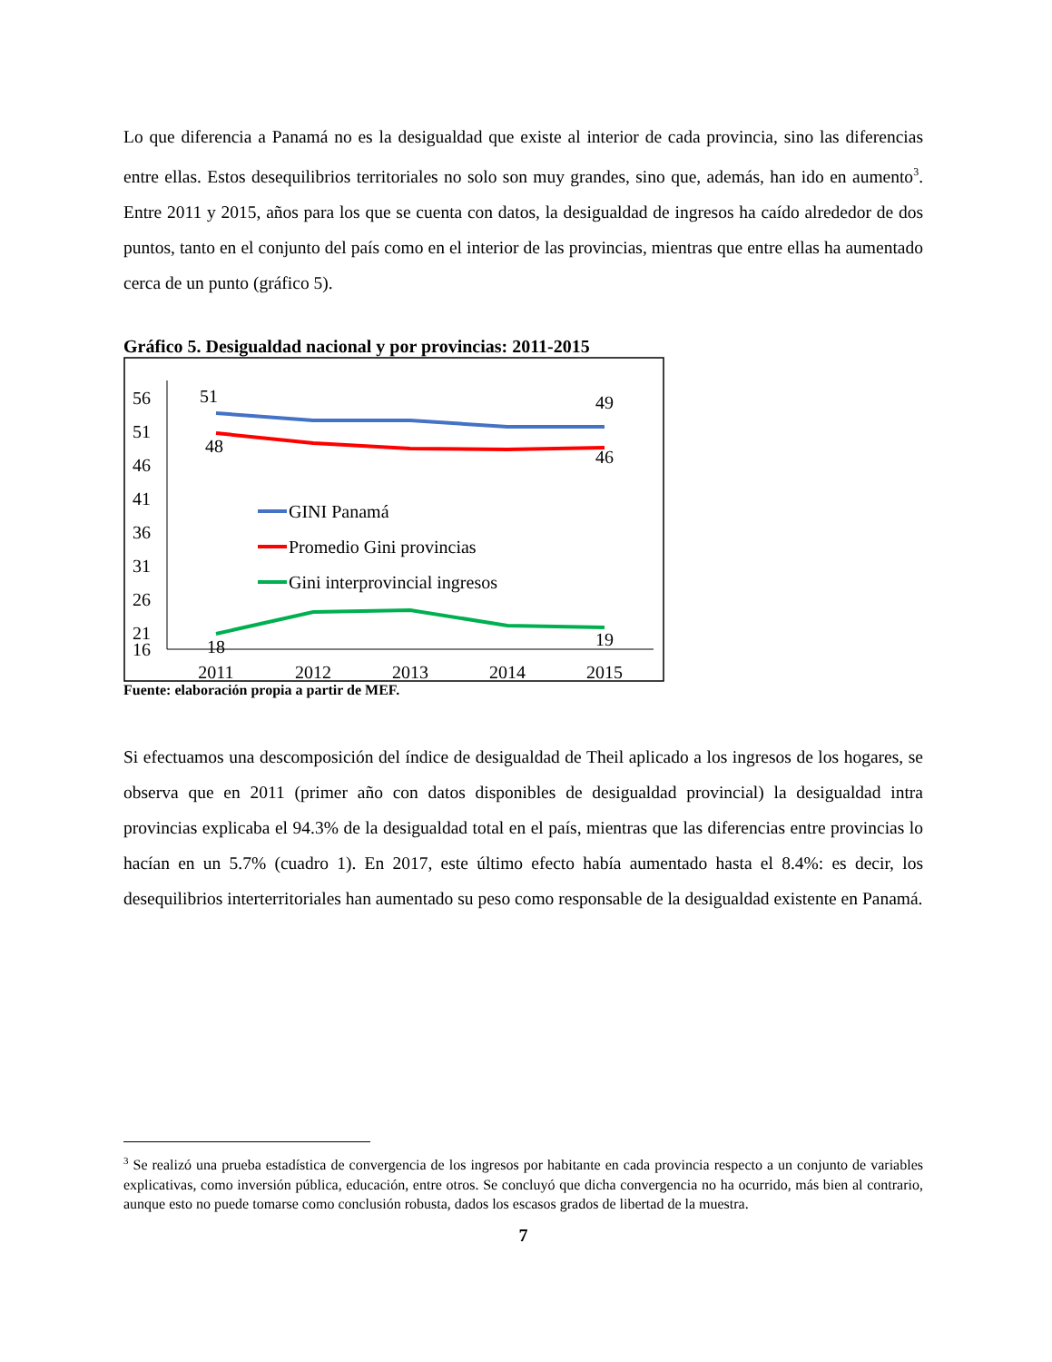Lo que diferencia a Panamá no es la desigualdad que existe al interior de cada provincia, sino las diferencias entre ellas. Estos desequilibrios territoriales no solo son muy grandes, sino que, además, han ido en aumento<sup>3</sup>. Entre 2011 y 2015, años para los que se cuenta con datos, la desigualdad de ingresos ha caído alrededor de dos puntos, tanto en el conjunto del país como en el interior de las provincias, mientras que entre ellas ha aumentado cerca de un punto (gráfico 5).
Gráfico 5. Desigualdad nacional y por provincias: 2011-2015
56
51
46
41
36
31
26
21
16
2011
2012
2013
2014
2015
51
49
48
46
18
19
GINI Panamá
Promedio Gini provincias
Gini interprovincial ingresos
Fuente: elaboración propia a partir de MEF.
Si efectuamos una descomposición del índice de desigualdad de Theil aplicado a los ingresos de los hogares, se observa que en 2011 (primer año con datos disponibles de desigualdad provincial) la desigualdad intra provincias explicaba el 94.3% de la desigualdad total en el país, mientras que las diferencias entre provincias lo hacían en un 5.7% (cuadro 1). En 2017, este último efecto había aumentado hasta el 8.4%: es decir, los desequilibrios interterritoriales han aumentado su peso como responsable de la desigualdad existente en Panamá.
<sup>3</sup> Se realizó una prueba estadística de convergencia de los ingresos por habitante en cada provincia respecto a un conjunto de variables explicativas, como inversión pública, educación, entre otros. Se concluyó que dicha convergencia no ha ocurrido, más bien al contrario, aunque esto no puede tomarse como conclusión robusta, dados los escasos grados de libertad de la muestra.
7